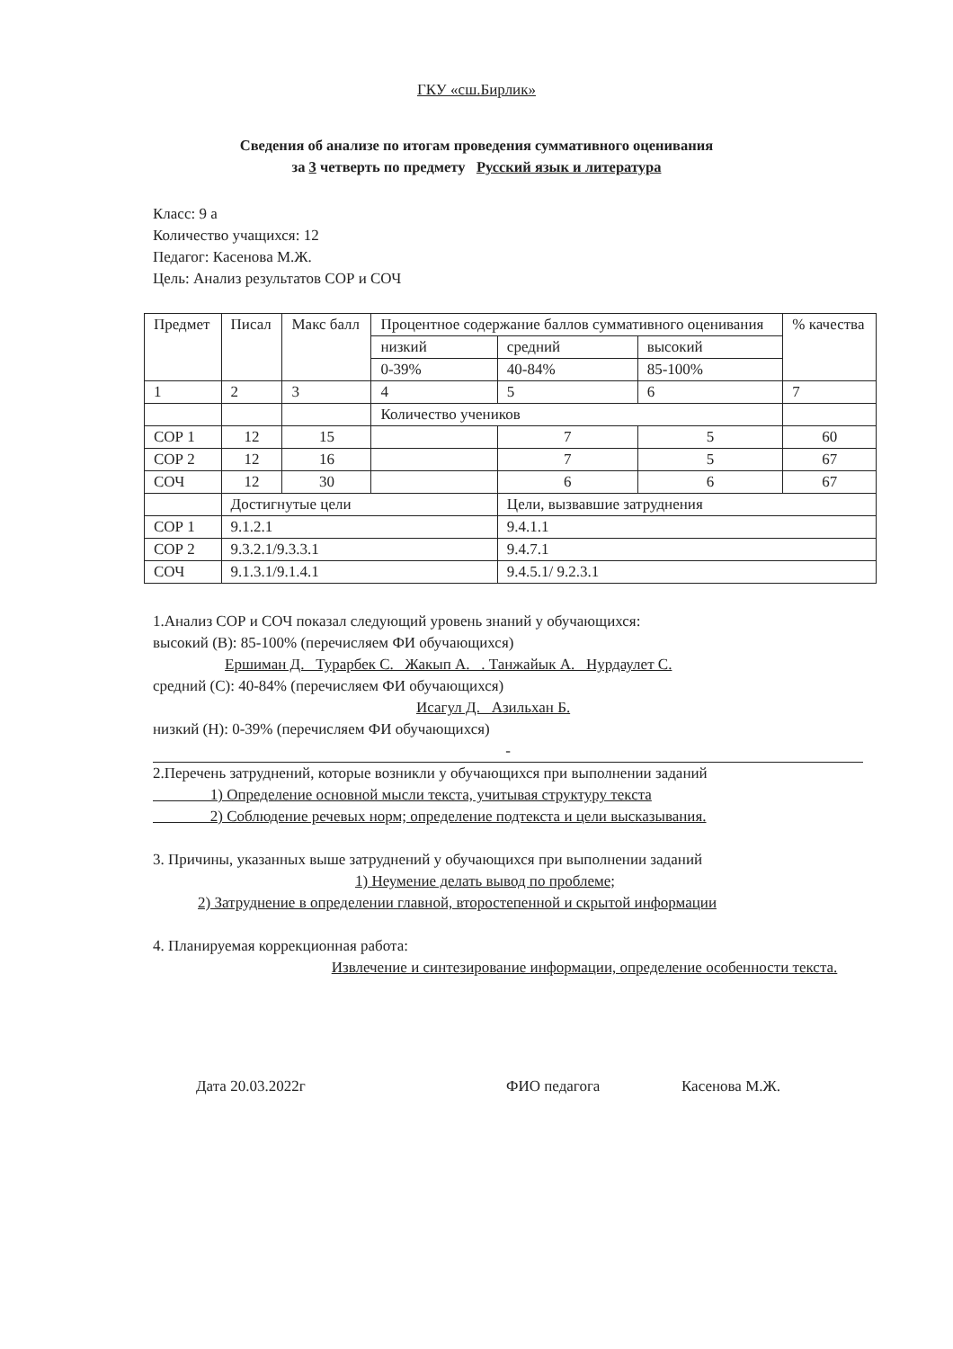ГКУ «сш.Бирлик»
Сведения об анализе по итогам проведения суммативного оценивания
за 3 четверть по предмету Русский язык и литература
Класс: 9 а
Количество учащихся: 12
Педагог: Касенова М.Ж.
Цель: Анализ результатов СОР и СОЧ
| Предмет | Писал | Макс балл | Процентное содержание баллов суммативного оценивания | | | % качества |
| --- | --- | --- | --- | --- | --- | --- |
| | | | низкий | средний | высокий | |
| | | | 0-39% | 40-84% | 85-100% | |
| 1 | 2 | 3 | 4 | 5 | 6 | 7 |
| | | | Количество учеников | | | |
| СОР 1 | 12 | 15 | | 7 | 5 | 60 |
| СОР 2 | 12 | 16 | | 7 | 5 | 67 |
| СОЧ | 12 | 30 | | 6 | 6 | 67 |
| | Достигнутые цели | | | Цели, вызвавшие затруднения | | |
| СОР 1 | 9.1.2.1 | | | 9.4.1.1 | | |
| СОР 2 | 9.3.2.1/9.3.3.1 | | | 9.4.7.1 | | |
| СОЧ | 9.1.3.1/9.1.4.1 | | | 9.4.5.1/ 9.2.3.1 | | |
1.Анализ СОР и СОЧ показал следующий уровень знаний у обучающихся:
высокий (В): 85-100% (перечисляем ФИ обучающихся)
Ершиман Д. Турарбек С. Жакып А. . Танжайык А. Нурдаулет С.
средний (С): 40-84% (перечисляем ФИ обучающихся)
Исагул Д. Азильхан Б.
низкий (Н): 0-39% (перечисляем ФИ обучающихся)
-
2.Перечень затруднений, которые возникли у обучающихся при выполнении заданий
1) Определение основной мысли текста, учитывая структуру текста
2) Соблюдение речевых норм; определение подтекста и цели высказывания.
3. Причины, указанных выше затруднений у обучающихся при выполнении заданий
1) Неумение делать вывод по проблеме;
2) Затруднение в определении главной, второстепенной и скрытой информации
4. Планируемая коррекционная работа:
Извлечение и синтезирование информации, определение особенности текста.
Дата 20.03.2022г ФИО педагога Касенова М.Ж.